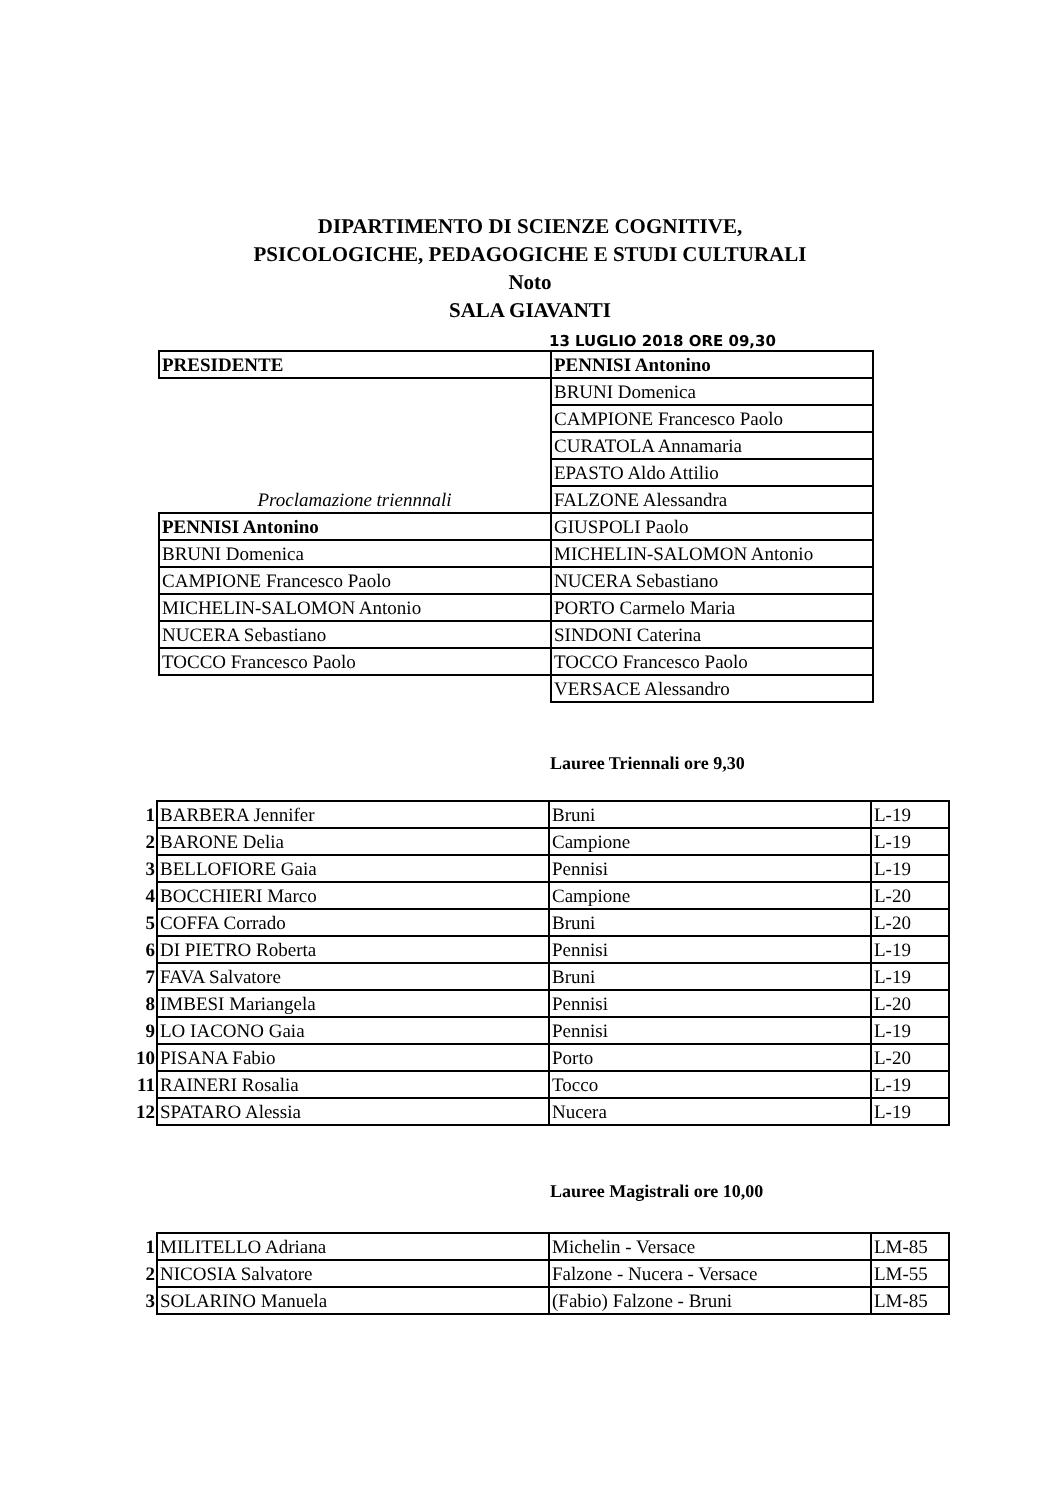DIPARTIMENTO DI SCIENZE COGNITIVE,
PSICOLOGICHE, PEDAGOGICHE E STUDI CULTURALI
Noto
SALA GIAVANTI
13 LUGLIO 2018 ORE 09,30
| PRESIDENTE | PENNISI Antonino |
| | BRUNI Domenica |
| | CAMPIONE Francesco Paolo |
| | CURATOLA Annamaria |
| | EPASTO Aldo Attilio |
| Proclamazione triennnali | FALZONE Alessandra |
| PENNISI Antonino | GIUSPOLI Paolo |
| BRUNI Domenica | MICHELIN-SALOMON Antonio |
| CAMPIONE Francesco Paolo | NUCERA Sebastiano |
| MICHELIN-SALOMON Antonio | PORTO Carmelo Maria |
| NUCERA Sebastiano | SINDONI Caterina |
| TOCCO Francesco Paolo | TOCCO Francesco Paolo |
| | VERSACE Alessandro |
Lauree Triennali ore 9,30
| 1 | BARBERA Jennifer | Bruni | L-19 |
| 2 | BARONE Delia | Campione | L-19 |
| 3 | BELLOFIORE Gaia | Pennisi | L-19 |
| 4 | BOCCHIERI Marco | Campione | L-20 |
| 5 | COFFA Corrado | Bruni | L-20 |
| 6 | DI PIETRO Roberta | Pennisi | L-19 |
| 7 | FAVA Salvatore | Bruni | L-19 |
| 8 | IMBESI Mariangela | Pennisi | L-20 |
| 9 | LO IACONO Gaia | Pennisi | L-19 |
| 10 | PISANA Fabio | Porto | L-20 |
| 11 | RAINERI Rosalia | Tocco | L-19 |
| 12 | SPATARO Alessia | Nucera | L-19 |
Lauree Magistrali ore 10,00
| 1 | MILITELLO Adriana | Michelin - Versace | LM-85 |
| 2 | NICOSIA Salvatore | Falzone - Nucera - Versace | LM-55 |
| 3 | SOLARINO Manuela | (Fabio) Falzone - Bruni | LM-85 |